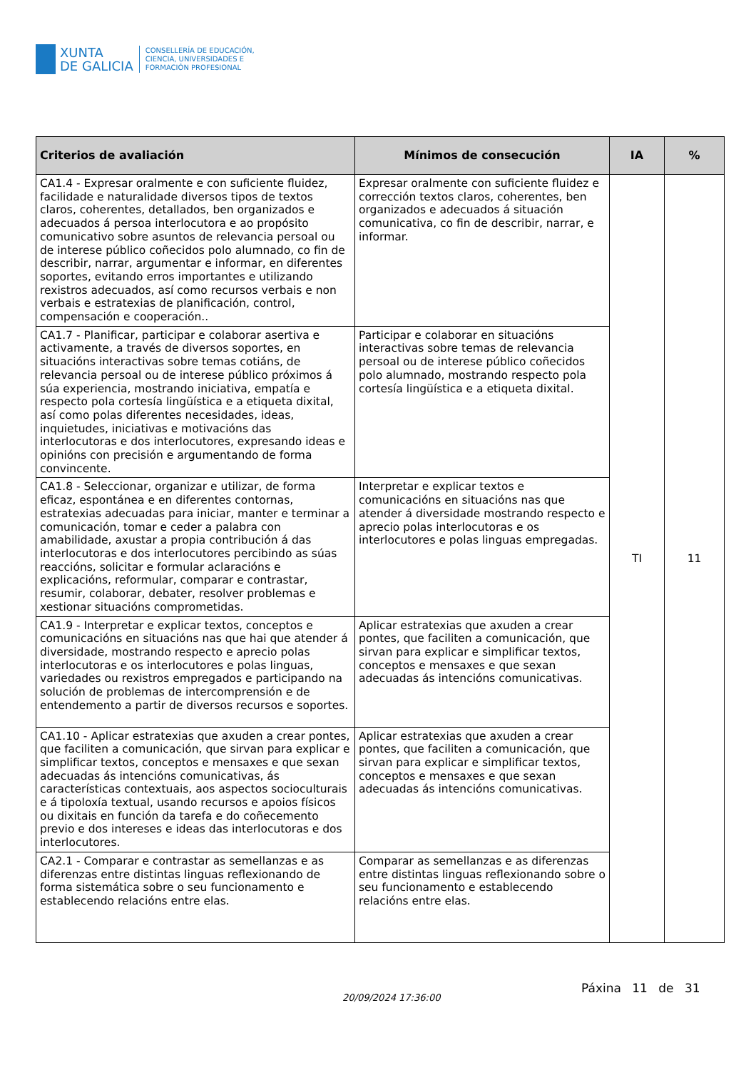XUNTA
DE GALICIA
CONSELLERÍA DE EDUCACIÓN,
CIENCIA, UNIVERSIDADES E
FORMACIÓN PROFESIONAL
| Criterios de avaliación | Mínimos de consecución | IA | % |
| --- | --- | --- | --- |
| CA1.4 - Expresar oralmente e con suficiente fluidez, facilidade e naturalidade diversos tipos de textos claros, coherentes, detallados, ben organizados e adecuados á persoa interlocutora e ao propósito comunicativo sobre asuntos de relevancia persoal ou de interese público coñecidos polo alumnado, co fin de describir, narrar, argumentar e informar, en diferentes soportes, evitando erros importantes e utilizando rexistros adecuados, así como recursos verbais e non verbais e estratexias de planificación, control, compensación e cooperación.. | Expresar oralmente con suficiente fluidez e corrección textos claros, coherentes, ben organizados e adecuados á situación comunicativa, co fin de describir, narrar, e informar. | TI | 11 |
| CA1.7 - Planificar, participar e colaborar asertiva e activamente, a través de diversos soportes, en situacións interactivas sobre temas cotiáns, de relevancia persoal ou de interese público próximos á súa experiencia, mostrando iniciativa, empatía e respecto pola cortesía lingüística e a etiqueta dixital, así como polas diferentes necesidades, ideas, inquietudes, iniciativas e motivacións das interlocutoras e dos interlocutores, expresando ideas e opinións con precisión e argumentando de forma convincente. | Participar e colaborar en situacións interactivas sobre temas de relevancia persoal ou de interese público coñecidos polo alumnado, mostrando respecto pola cortesía lingüística e a etiqueta dixital. | | |
| CA1.8 - Seleccionar, organizar e utilizar, de forma eficaz, espontánea e en diferentes contornas, estratexias adecuadas para iniciar, manter e terminar a comunicación, tomar e ceder a palabra con amabilidade, axustar a propia contribución á das interlocutoras e dos interlocutores percibindo as súas reaccións, solicitar e formular aclaracións e explicacións, reformular, comparar e contrastar, resumir, colaborar, debater, resolver problemas e xestionar situacións comprometidas. | Interpretar e explicar textos e comunicacións en situacións nas que atender á diversidade mostrando respecto e aprecio polas interlocutoras e os interlocutores e polas linguas empregadas. | | |
| CA1.9 - Interpretar e explicar textos, conceptos e comunicacións en situacións nas que hai que atender á diversidade, mostrando respecto e aprecio polas interlocutoras e os interlocutores e polas linguas, variedades ou rexistros empregados e participando na solución de problemas de intercomprensión e de entendemento a partir de diversos recursos e soportes. | Aplicar estratexias que axuden a crear pontes, que faciliten a comunicación, que sirvan para explicar e simplificar textos, conceptos e mensaxes e que sexan adecuadas ás intencións comunicativas. | | |
| CA1.10 - Aplicar estratexias que axuden a crear pontes, que faciliten a comunicación, que sirvan para explicar e simplificar textos, conceptos e mensaxes e que sexan adecuadas ás intencións comunicativas, ás características contextuais, aos aspectos socioculturais e á tipoloxía textual, usando recursos e apoios físicos ou dixitais en función da tarefa e do coñecemento previo e dos intereses e ideas das interlocutoras e dos interlocutores. | Aplicar estratexias que axuden a crear pontes, que faciliten a comunicación, que sirvan para explicar e simplificar textos, conceptos e mensaxes e que sexan adecuadas ás intencións comunicativas. | | |
| CA2.1 - Comparar e contrastar as semellanzas e as diferenzas entre distintas linguas reflexionando de forma sistemática sobre o seu funcionamento e establecendo relacións entre elas. | Comparar as semellanzas e as diferenzas entre distintas linguas reflexionando sobre o seu funcionamento e establecendo relacións entre elas. | | |
20/09/2024 17:36:00
Páxina 11 de 31